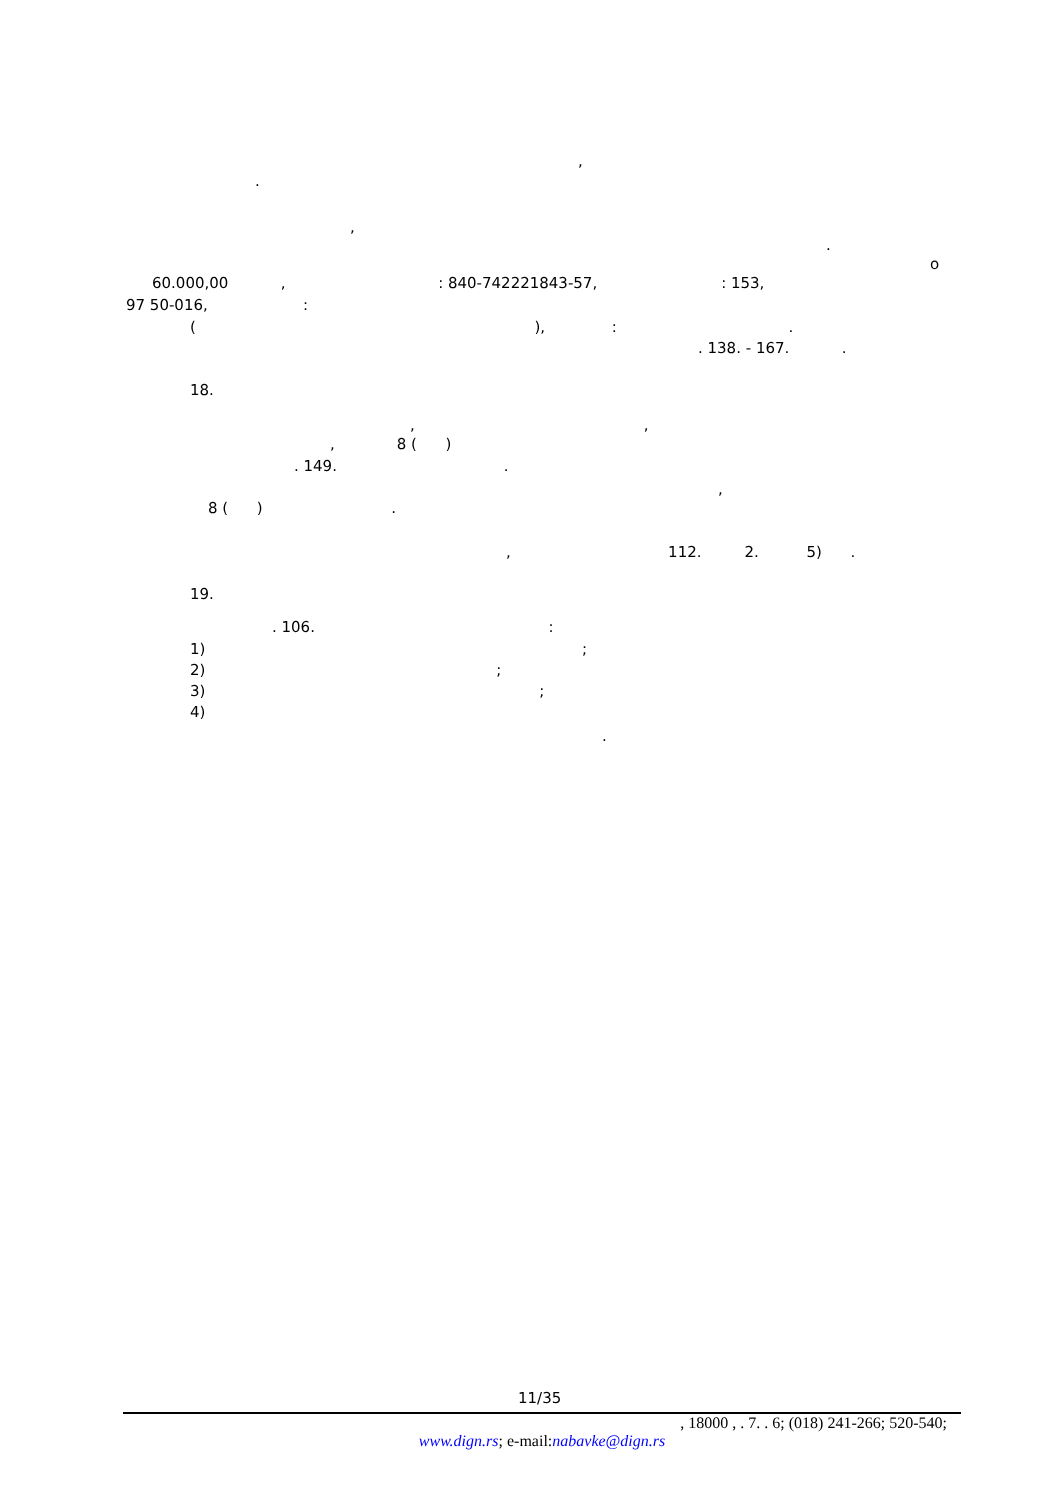,
.
,
.
o
60.000,00 , : 840-742221843-57, : 153,
97 50-016, :
( ), : .
. 138. - 167. .
18.
, ,
, 8 ( )
. 149. .
,
8 ( ) .
, 112. 2. 5) .
19.
. 106. :
1) ;
2) ;
3) ;
4)
.
11/35
, 18000 , . 7. . 6; (018) 241-266; 520-540;
www.dign.rs; e-mail:nabavke@dign.rs